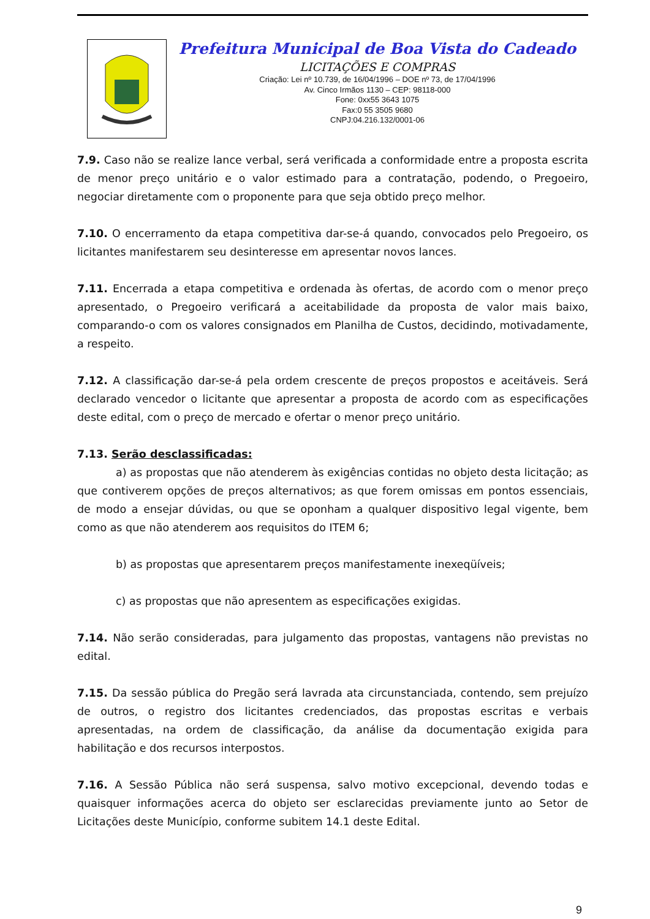Prefeitura Municipal de Boa Vista do Cadeado
LICITAÇÕES E COMPRAS
Criação: Lei nº 10.739, de 16/04/1996 – DOE nº 73, de 17/04/1996
Av. Cinco Irmãos 1130 – CEP: 98118-000
Fone: 0xx55 3643 1075
Fax:0 55 3505 9680
CNPJ:04.216.132/0001-06
7.9. Caso não se realize lance verbal, será verificada a conformidade entre a proposta escrita de menor preço unitário e o valor estimado para a contratação, podendo, o Pregoeiro, negociar diretamente com o proponente para que seja obtido preço melhor.
7.10. O encerramento da etapa competitiva dar-se-á quando, convocados pelo Pregoeiro, os licitantes manifestarem seu desinteresse em apresentar novos lances.
7.11. Encerrada a etapa competitiva e ordenada às ofertas, de acordo com o menor preço apresentado, o Pregoeiro verificará a aceitabilidade da proposta de valor mais baixo, comparando-o com os valores consignados em Planilha de Custos, decidindo, motivadamente, a respeito.
7.12. A classificação dar-se-á pela ordem crescente de preços propostos e aceitáveis. Será declarado vencedor o licitante que apresentar a proposta de acordo com as especificações deste edital, com o preço de mercado e ofertar o menor preço unitário.
7.13. Serão desclassificadas:
a) as propostas que não atenderem às exigências contidas no objeto desta licitação; as que contiverem opções de preços alternativos; as que forem omissas em pontos essenciais, de modo a ensejar dúvidas, ou que se oponham a qualquer dispositivo legal vigente, bem como as que não atenderem aos requisitos do ITEM 6;
b) as propostas que apresentarem preços manifestamente inexeqüíveis;
c) as propostas que não apresentem as especificações exigidas.
7.14. Não serão consideradas, para julgamento das propostas, vantagens não previstas no edital.
7.15. Da sessão pública do Pregão será lavrada ata circunstanciada, contendo, sem prejuízo de outros, o registro dos licitantes credenciados, das propostas escritas e verbais apresentadas, na ordem de classificação, da análise da documentação exigida para habilitação e dos recursos interpostos.
7.16. A Sessão Pública não será suspensa, salvo motivo excepcional, devendo todas e quaisquer informações acerca do objeto ser esclarecidas previamente junto ao Setor de Licitações deste Município, conforme subitem 14.1 deste Edital.
9